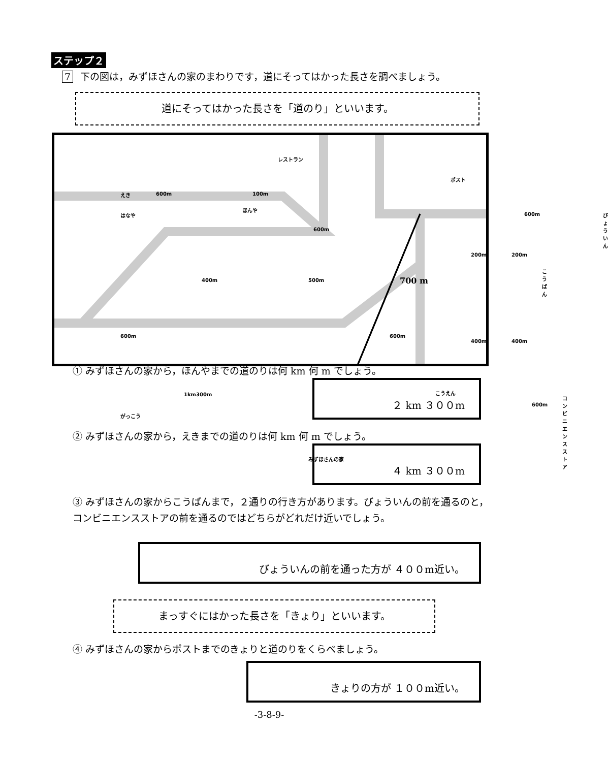ステップ２
7 下の図は，みずほさんの家のまわりです，道にそってはかった長さを調べましょう。
道にそってはかった長さを「道のり」といいます。
えき 600m 100m
600m
ほんや
はなや
400m 500m
レストラン
ポスト
600m びょういん
700 m
200m 200m
こうばん
600m 600m
400m 400m
1km300m こうえん
600m
コンビニエンスストア
がっこう
みずほさんの家
① みずほさんの家から，ほんやまでの道のりは何 km 何 m でしょう。
２ km ３００m
② みずほさんの家から，えきまでの道のりは何 km 何 m でしょう。
４ km ３００m
③ みずほさんの家からこうばんまで，２通りの行き方があります。びょういんの前を通るのと，コンビニエンスストアの前を通るのではどちらがどれだけ近いでしょう。
びょういんの前を通った方が ４００m近い。
まっすぐにはかった長さを「きょり」といいます。
④ みずほさんの家からポストまでのきょりと道のりをくらべましょう。
きょりの方が １００m近い。
-3-8-9-